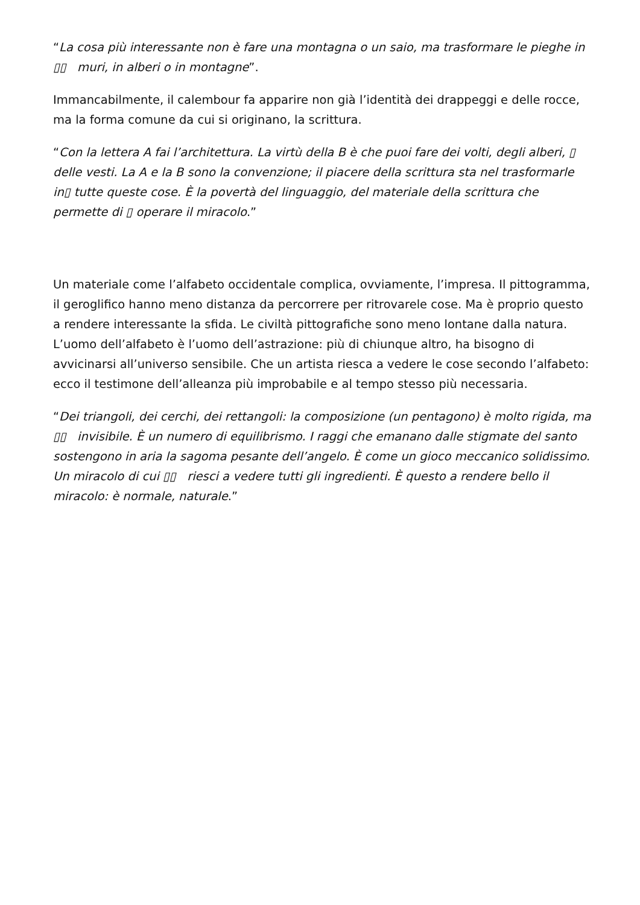“La cosa più interessante non è fare una montagna o un saio, ma trasformare le pieghe in ▯▯ muri, in alberi o in montagne”.
Immancabilmente, il calembour fa apparire non già l’identità dei drappeggi e delle rocce, ma la forma comune da cui si originano, la scrittura.
“Con la lettera A fai l’architettura. La virtù della B è che puoi fare dei volti, degli alberi, ▯ delle vesti. La A e la B sono la convenzione; il piacere della scrittura sta nel trasformarle in▯ tutte queste cose. È la povertà del linguaggio, del materiale della scrittura che permette di ▯ operare il miracolo.”
Un materiale come l’alfabeto occidentale complica, ovviamente, l’impresa. Il pittogramma, il geroglifico hanno meno distanza da percorrere per ritrovarele cose. Ma è proprio questo a rendere interessante la sfida. Le civiltà pittografiche sono meno lontane dalla natura. L’uomo dell’alfabeto è l’uomo dell’astrazione: più di chiunque altro, ha bisogno di avvicinarsi all’universo sensibile. Che un artista riesca a vedere le cose secondo l’alfabeto: ecco il testimone dell’alleanza più improbabile e al tempo stesso più necessaria.
“Dei triangoli, dei cerchi, dei rettangoli: la composizione (un pentagono) è molto rigida, ma ▯▯ invisibile. È un numero di equilibrismo. I raggi che emanano dalle stigmate del santo sostengono in aria la sagoma pesante dell’angelo. È come un gioco meccanico solidissimo. Un miracolo di cui ▯▯ riesci a vedere tutti gli ingredienti. È questo a rendere bello il miracolo: è normale, naturale.”